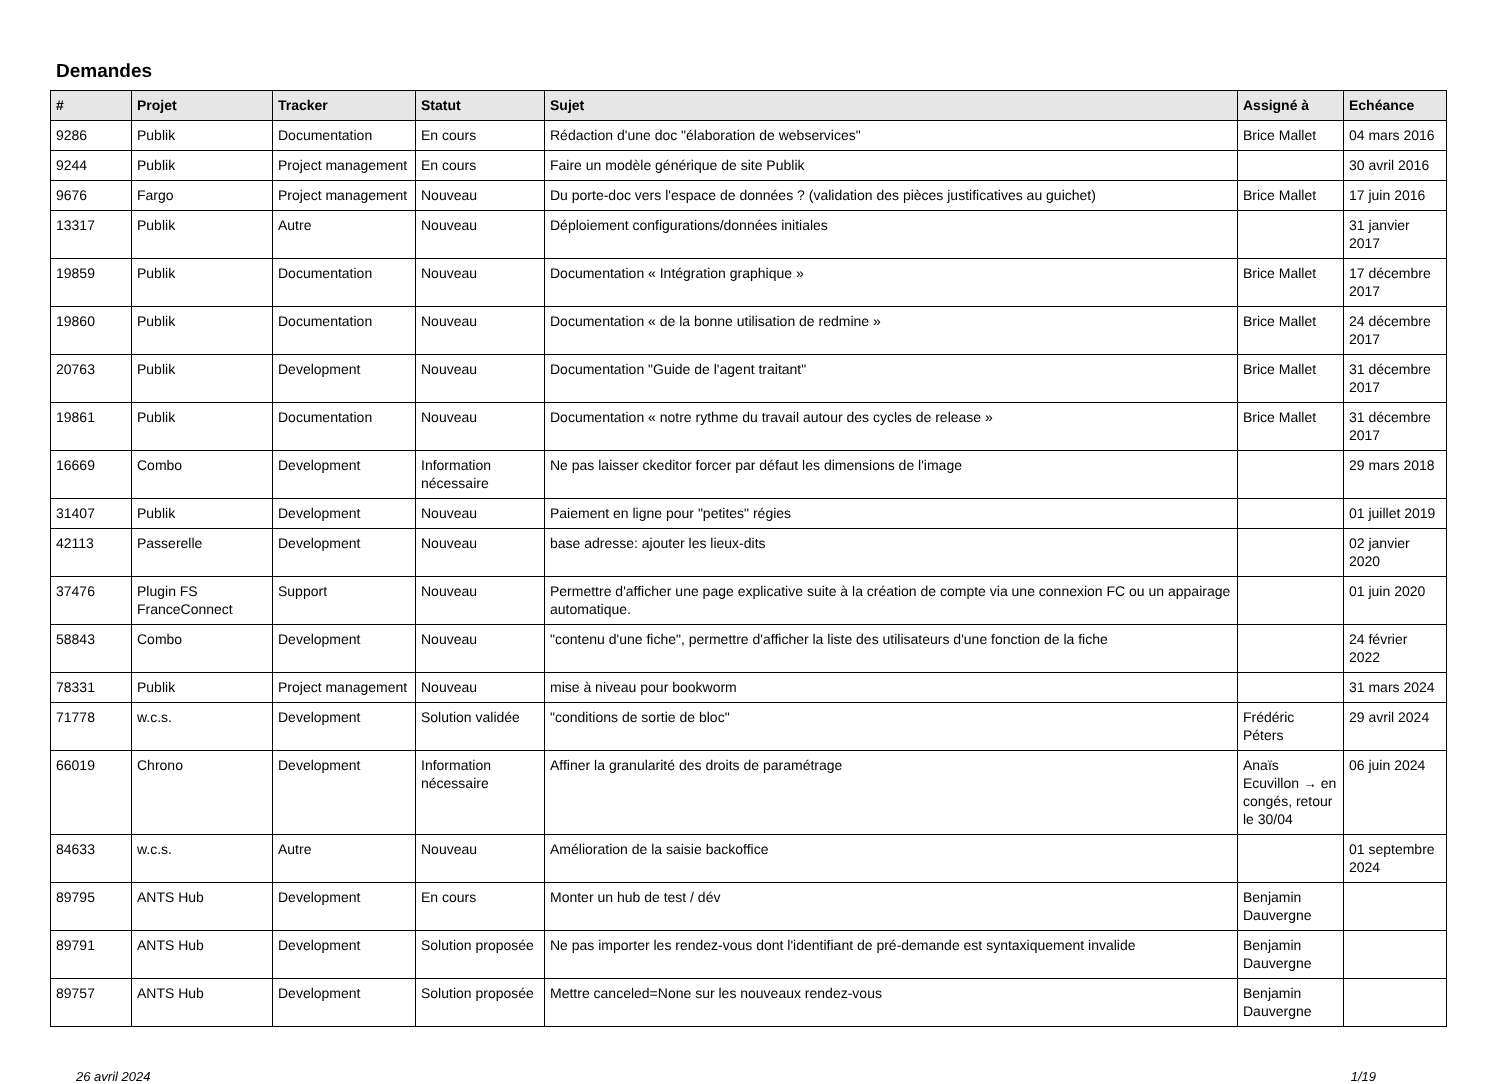Demandes
| # | Projet | Tracker | Statut | Sujet | Assigné à | Echéance |
| --- | --- | --- | --- | --- | --- | --- |
| 9286 | Publik | Documentation | En cours | Rédaction d'une doc "élaboration de webservices" | Brice Mallet | 04 mars 2016 |
| 9244 | Publik | Project management | En cours | Faire un modèle générique de site Publik | | 30 avril 2016 |
| 9676 | Fargo | Project management | Nouveau | Du porte-doc vers l'espace de données ? (validation des pièces justificatives au guichet) | Brice Mallet | 17 juin 2016 |
| 13317 | Publik | Autre | Nouveau | Déploiement configurations/données initiales | | 31 janvier 2017 |
| 19859 | Publik | Documentation | Nouveau | Documentation « Intégration graphique » | Brice Mallet | 17 décembre 2017 |
| 19860 | Publik | Documentation | Nouveau | Documentation « de la bonne utilisation de redmine » | Brice Mallet | 24 décembre 2017 |
| 20763 | Publik | Development | Nouveau | Documentation "Guide de l'agent traitant" | Brice Mallet | 31 décembre 2017 |
| 19861 | Publik | Documentation | Nouveau | Documentation « notre rythme du travail autour des cycles de release » | Brice Mallet | 31 décembre 2017 |
| 16669 | Combo | Development | Information nécessaire | Ne pas laisser ckeditor forcer par défaut les dimensions de l'image | | 29 mars 2018 |
| 31407 | Publik | Development | Nouveau | Paiement en ligne pour "petites" régies | | 01 juillet 2019 |
| 42113 | Passerelle | Development | Nouveau | base adresse: ajouter les lieux-dits | | 02 janvier 2020 |
| 37476 | Plugin FS FranceConnect | Support | Nouveau | Permettre d'afficher une page explicative suite à la création de compte via une connexion FC ou un appairage automatique. | | 01 juin 2020 |
| 58843 | Combo | Development | Nouveau | "contenu d'une fiche", permettre d'afficher la liste des utilisateurs d'une fonction de la fiche | | 24 février 2022 |
| 78331 | Publik | Project management | Nouveau | mise à niveau pour bookworm | | 31 mars 2024 |
| 71778 | w.c.s. | Development | Solution validée | "conditions de sortie de bloc" | Frédéric Péters | 29 avril 2024 |
| 66019 | Chrono | Development | Information nécessaire | Affiner la granularité des droits de paramétrage | Anaïs Ecuvillon → en congés, retour le 30/04 | 06 juin 2024 |
| 84633 | w.c.s. | Autre | Nouveau | Amélioration de la saisie backoffice | | 01 septembre 2024 |
| 89795 | ANTS Hub | Development | En cours | Monter un hub de test / dév | Benjamin Dauvergne | |
| 89791 | ANTS Hub | Development | Solution proposée | Ne pas importer les rendez-vous dont l'identifiant de pré-demande est syntaxiquement invalide | Benjamin Dauvergne | |
| 89757 | ANTS Hub | Development | Solution proposée | Mettre canceled=None sur les nouveaux rendez-vous | Benjamin Dauvergne | |
26 avril 2024 1/19